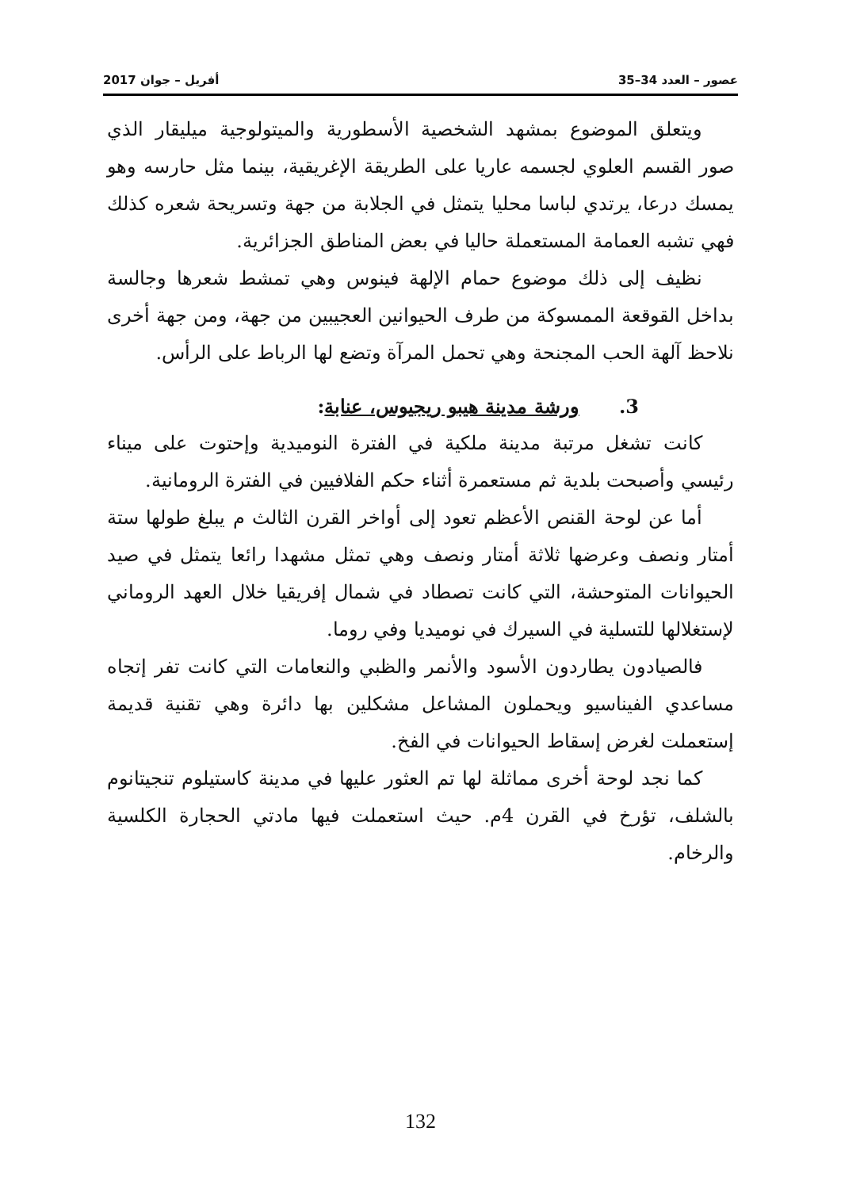عصور – العدد 34–35 أفريل – جوان 2017
ويتعلق الموضوع بمشهد الشخصية الأسطورية والميتولوجية ميليقار الذي صور القسم العلوي لجسمه عاريا على الطريقة الإغريقية، بينما مثل حارسه وهو يمسك درعا، يرتدي لباسا محليا يتمثل في الجلابة من جهة وتسريحة شعره كذلك فهي تشبه العمامة المستعملة حاليا في بعض المناطق الجزائرية.
نظيف إلى ذلك موضوع حمام الإلهة فينوس وهي تمشط شعرها وجالسة بداخل القوقعة الممسوكة من طرف الحيوانين العجيبين من جهة، ومن جهة أخرى نلاحظ آلهة الحب المجنحة وهي تحمل المرآة وتضع لها الرباط على الرأس.
3. ورشة مدينة هيبو ريجيوس، عنابة:
كانت تشغل مرتبة مدينة ملكية في الفترة النوميدية وإحتوت على ميناء رئيسي وأصبحت بلدية ثم مستعمرة أثناء حكم الفلافيين في الفترة الرومانية.
أما عن لوحة القنص الأعظم تعود إلى أواخر القرن الثالث م يبلغ طولها ستة أمتار ونصف وعرضها ثلاثة أمتار ونصف وهي تمثل مشهدا رائعا يتمثل في صيد الحيوانات المتوحشة، التي كانت تصطاد في شمال إفريقيا خلال العهد الروماني لإستغلالها للتسلية في السيرك في نوميديا وفي روما.
فالصيادون يطاردون الأسود والأنمر والظبي والنعامات التي كانت تفر إتجاه مساعدي الفيناسيو ويحملون المشاعل مشكلين بها دائرة وهي تقنية قديمة إستعملت لغرض إسقاط الحيوانات في الفخ.
كما نجد لوحة أخرى مماثلة لها تم العثور عليها في مدينة كاستيلوم تنجيتانوم بالشلف، تؤرخ في القرن 4م. حيث استعملت فيها مادتي الحجارة الكلسية والرخام.
132